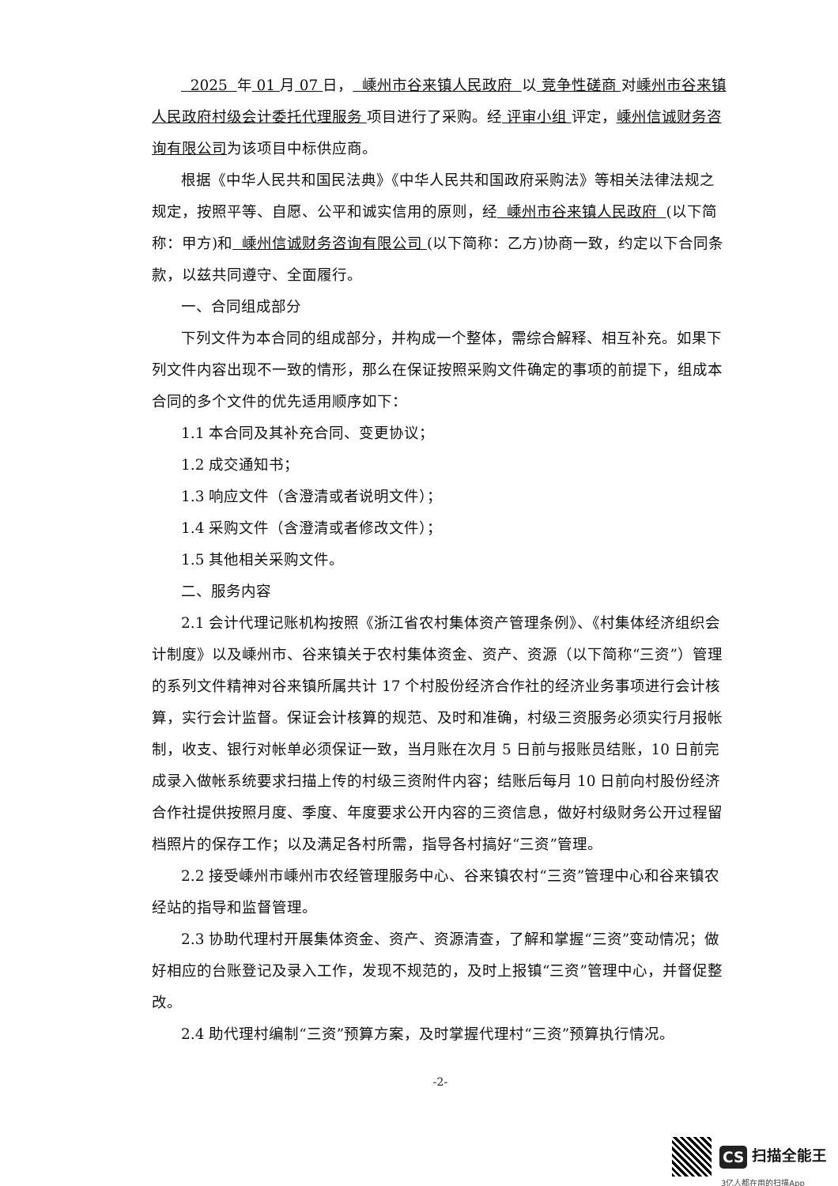2025 年 01 月 07 日， 嵊州市谷来镇人民政府 以 竞争性磋商 对嵊州市谷来镇人民政府村级会计委托代理服务 项目进行了采购。经 评审小组 评定，嵊州信诚财务咨询有限公司为该项目中标供应商。
根据《中华人民共和国民法典》《中华人民共和国政府采购法》等相关法律法规之规定，按照平等、自愿、公平和诚实信用的原则，经 嵊州市谷来镇人民政府 (以下简称：甲方)和 嵊州信诚财务咨询有限公司 (以下简称：乙方)协商一致，约定以下合同条款，以兹共同遵守、全面履行。
一、合同组成部分
下列文件为本合同的组成部分，并构成一个整体，需综合解释、相互补充。如果下列文件内容出现不一致的情形，那么在保证按照采购文件确定的事项的前提下，组成本合同的多个文件的优先适用顺序如下：
1.1 本合同及其补充合同、变更协议；
1.2 成交通知书；
1.3 响应文件（含澄清或者说明文件）；
1.4 采购文件（含澄清或者修改文件）；
1.5 其他相关采购文件。
二、服务内容
2.1 会计代理记账机构按照《浙江省农村集体资产管理条例》、《村集体经济组织会计制度》以及嵊州市、谷来镇关于农村集体资金、资产、资源（以下简称“三资”）管理的系列文件精神对谷来镇所属共计 17 个村股份经济合作社的经济业务事项进行会计核算，实行会计监督。保证会计核算的规范、及时和准确，村级三资服务必须实行月报帐制，收支、银行对帐单必须保证一致，当月账在次月 5 日前与报账员结账，10 日前完成录入做帐系统要求扫描上传的村级三资附件内容；结账后每月 10 日前向村股份经济合作社提供按照月度、季度、年度要求公开内容的三资信息，做好村级财务公开过程留档照片的保存工作；以及满足各村所需，指导各村搞好“三资”管理。
2.2 接受嵊州市嵊州市农经管理服务中心、谷来镇农村“三资”管理中心和谷来镇农经站的指导和监督管理。
2.3 协助代理村开展集体资金、资产、资源清查，了解和掌握“三资”变动情况；做好相应的台账登记及录入工作，发现不规范的，及时上报镇“三资”管理中心，并督促整改。
2.4 助代理村编制“三资”预算方案，及时掌握代理村“三资”预算执行情况。
-2-
CS 扫描全能王
3亿人都在用的扫描App